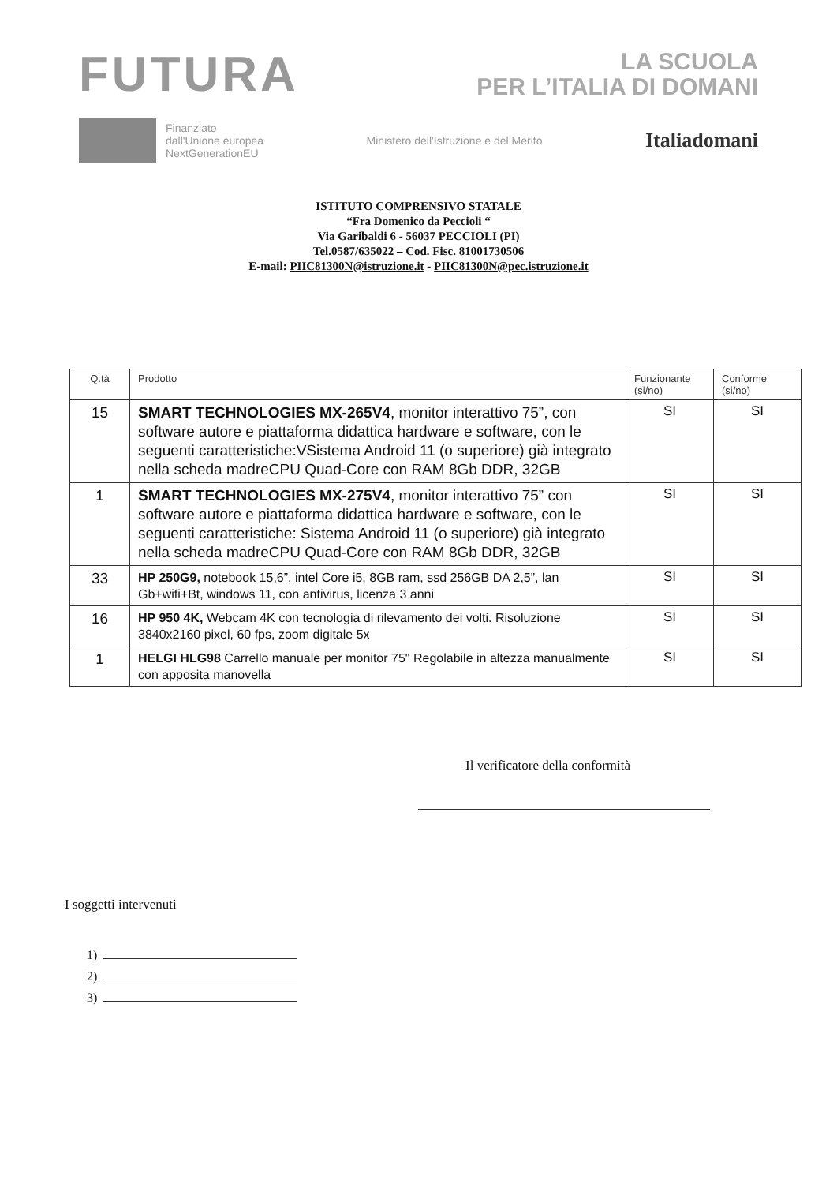FUTURA
LA SCUOLA
PER L’ITALIA DI DOMANI
Finanziato
dall'Unione europea
NextGenerationEU
Ministero dell'Istruzione e del Merito
Italiadomani
ISTITUTO COMPRENSIVO STATALE
“Fra Domenico da Peccioli “
Via Garibaldi 6 - 56037 PECCIOLI (PI)
Tel.0587/635022 – Cod. Fisc. 81001730506
E-mail: PIIC81300N@istruzione.it - PIIC81300N@pec.istruzione.it
| Q.tà | Prodotto | Funzionante (si/no) | Conforme (si/no) |
| --- | --- | --- | --- |
| 15 | SMART TECHNOLOGIES MX-265V4 , monitor interattivo 75”, con software autore e piattaforma didattica hardware e software, con le seguenti caratteristiche:VSistema Android 11 (o superiore) già integrato nella scheda madreCPU Quad-Core con RAM 8Gb DDR, 32GB | SI | SI |
| 1 | SMART TECHNOLOGIES MX-275V4 , monitor interattivo 75” con software autore e piattaforma didattica hardware e software, con le seguenti caratteristiche: Sistema Android 11 (o superiore) già integrato nella scheda madreCPU Quad-Core con RAM 8Gb DDR, 32GB | SI | SI |
| 33 | HP 250G9, notebook 15,6”, intel Core i5, 8GB ram, ssd 256GB DA 2,5”, lan Gb+wifi+Bt, windows 11, con antivirus, licenza 3 anni | SI | SI |
| 16 | HP 950 4K, Webcam 4K con tecnologia di rilevamento dei volti. Risoluzione 3840x2160 pixel, 60 fps, zoom digitale 5x | SI | SI |
| 1 | HELGI HLG98 Carrello manuale per monitor 75" Regolabile in altezza manualmente con apposita manovella | SI | SI |
Il verificatore della conformità
I soggetti intervenuti
1)
2)
3)